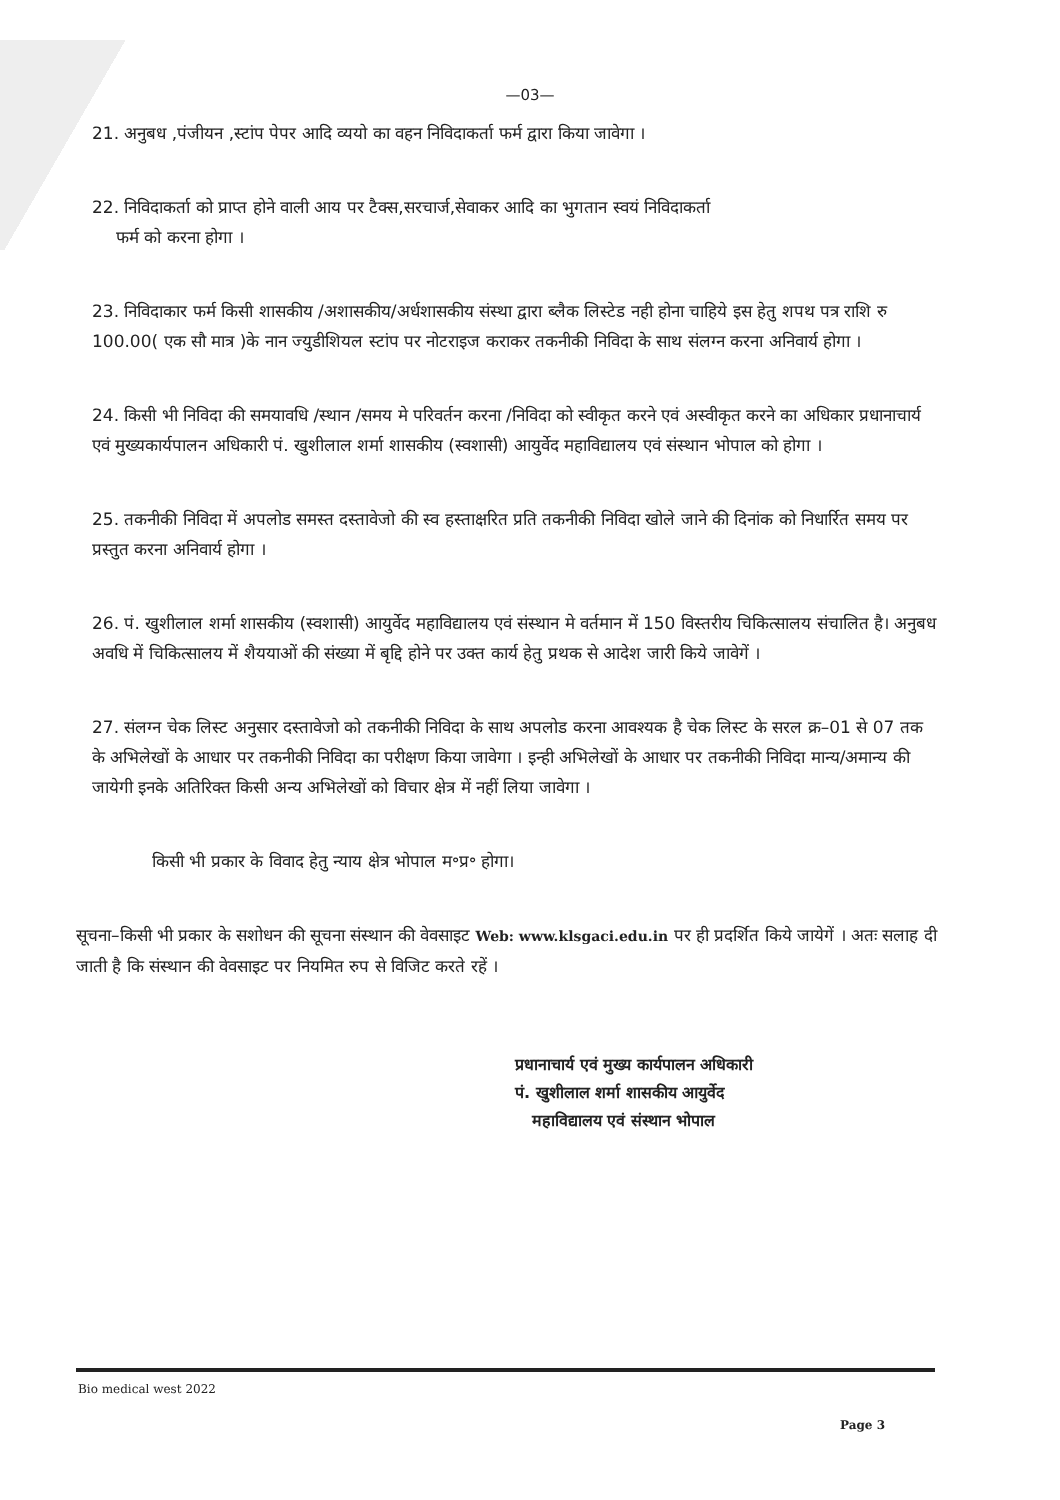—03—
21. अनुबध ,पंजीयन ,स्टांप पेपर आदि व्ययो का वहन निविदाकर्ता फर्म द्वारा किया जावेगा ।
22. निविदाकर्ता को प्राप्त होने वाली आय पर टैक्स,सरचार्ज,सेवाकर आदि का भुगतान स्वयं निविदाकर्ता
फर्म को करना होगा ।
23. निविदाकार फर्म किसी शासकीय /अशासकीय/अर्धशासकीय संस्था द्वारा ब्लैक लिस्टेड नही होना चाहिये इस हेतु शपथ पत्र राशि रु 100.00( एक सौ मात्र )के नान ज्युडीशियल स्टांप पर नोटराइज कराकर तकनीकी निविदा के साथ संलग्न करना अनिवार्य होगा ।
24. किसी भी निविदा की समयावधि /स्थान /समय मे परिवर्तन करना /निविदा को स्वीकृत करने एवं अस्वीकृत करने का अधिकार प्रधानाचार्य एवं मुख्यकार्यपालन अधिकारी पं. खुशीलाल शर्मा शासकीय (स्वशासी) आयुर्वेद महाविद्यालय एवं संस्थान भोपाल को होगा ।
25. तकनीकी निविदा में अपलोड समस्त दस्तावेजो की स्व हस्ताक्षरित प्रति तकनीकी निविदा खोले जाने की दिनांक को निधार्रित समय पर प्रस्तुत करना अनिवार्य होगा ।
26. पं. खुशीलाल शर्मा शासकीय (स्वशासी) आयुर्वेद महाविद्यालय एवं संस्थान मे वर्तमान में 150 विस्तरीय चिकित्सालय संचालित है। अनुबध अवधि में चिकित्सालय में शैययाओं की संख्या में बृद्दि होने पर उक्त कार्य हेतु प्रथक से आदेश जारी किये जावेगें ।
27. संलग्न चेक लिस्ट अनुसार दस्तावेजो को तकनीकी निविदा के साथ अपलोड करना आवश्यक है चेक लिस्ट के सरल क्र–01 से 07 तक के अभिलेखों के आधार पर तकनीकी निविदा का परीक्षण किया जावेगा । इन्ही अभिलेखों के आधार पर तकनीकी निविदा मान्य/अमान्य की जायेगी इनके अतिरिक्त किसी अन्य अभिलेखों को विचार क्षेत्र में नहीं लिया जावेगा ।
किसी भी प्रकार के विवाद हेतु न्याय क्षेत्र भोपाल म॰प्र॰ होगा।
सूचना–किसी भी प्रकार के सशोधन की सूचना संस्थान की वेवसाइट Web: www.klsgaci.edu.in पर ही प्रदर्शित किये जायेगें । अतः सलाह दी जाती है कि संस्थान की वेवसाइट पर नियमित रुप से विजिट करते रहें ।
प्रधानाचार्य एवं मुख्य कार्यपालन अधिकारी
पं. खुशीलाल शर्मा शासकीय आयुर्वेद
महाविद्यालय एवं संस्थान भोपाल
Bio medical west 2022 Page 3